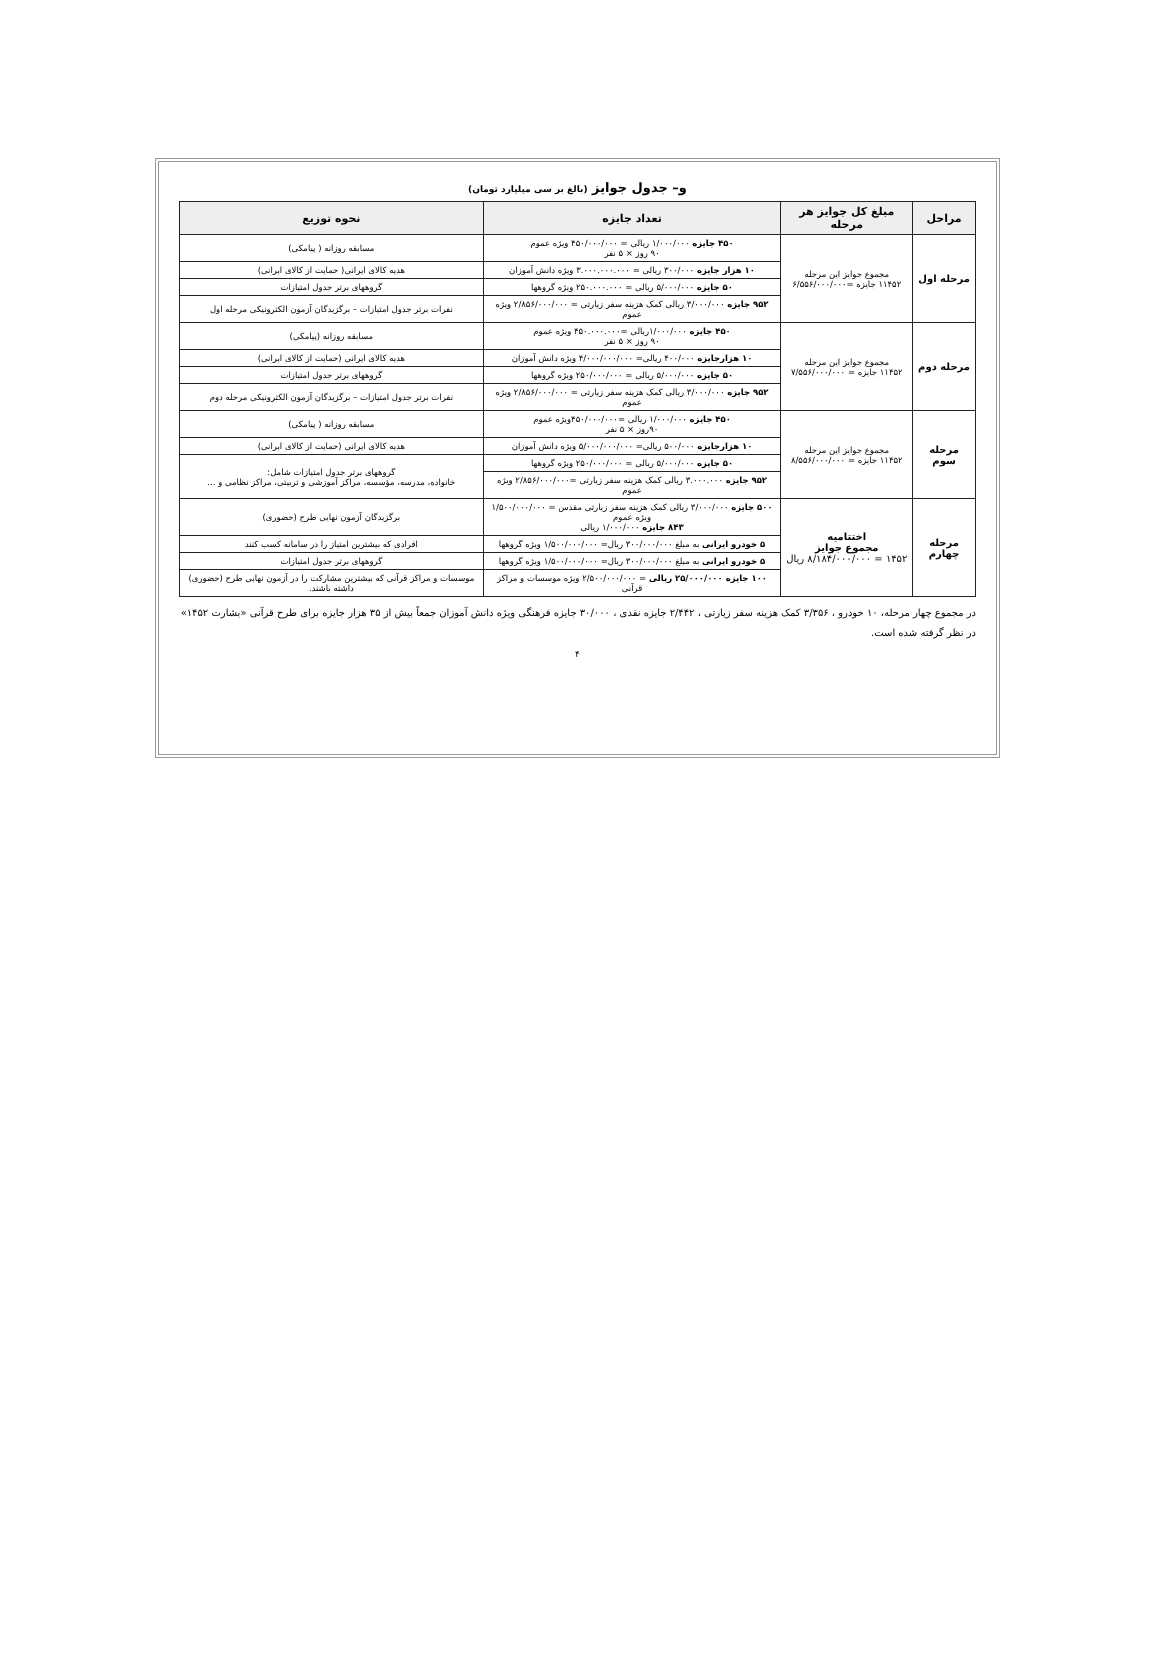و– جدول جوایز (بالغ بر سی میلیارد تومان)
| مراحل | مبلغ کل جوایز هر مرحله | تعداد جایزه | نحوه توزیع |
| --- | --- | --- | --- |
| مرحله اول | مجموع جوایز این مرحله ۱۱۴۵۲ جایزه =۶/۵۵۶/۰۰۰/۰۰۰ | ۴۵۰ جایزه ۱/۰۰۰/۰۰۰ ریالی = ۴۵۰/۰۰۰/۰۰۰ ویژه عموم ۹۰ روز × ۵ نفر | مسابقه روزانه ( پیامکی) |
| | | ۱۰ هزار جایزه ۳۰۰/۰۰۰ ریالی = ۳.۰۰۰.۰۰۰.۰۰۰ ویژه دانش آموزان | هدیه کالای ایرانی( حمایت از کالای ایرانی) |
| | | ۵۰ جایزه ۵/۰۰۰/۰۰۰ ریالی = ۲۵۰.۰۰۰.۰۰۰ ویژه گروهها | گروههای برتر جدول امتیازات |
| | | ۹۵۲ جایزه ۳/۰۰۰/۰۰۰ ریالی کمک هزینه سفر زیارتی = ۲/۸۵۶/۰۰۰/۰۰۰ ویژه عموم | نفرات برتر جدول امتیازات – برگزیدگان آزمون الکترونیکی مرحله اول |
| مرحله دوم | مجموع جوایز این مرحله ۱۱۴۵۲ جایزه = ۷/۵۵۶/۰۰۰/۰۰۰ | ۴۵۰ جایزه ۱/۰۰۰/۰۰۰ریالی =۴۵۰.۰۰۰.۰۰۰ ویژه عموم ۹۰ روز × ۵ نفر | مسابقه روزانه (پیامکی) |
| | | ۱۰ هزارجایزه ۴۰۰/۰۰۰ ریالی= ۴/۰۰۰/۰۰۰/۰۰۰ ویژه دانش آموزان | هدیه کالای ایرانی (حمایت از کالای ایرانی) |
| | | ۵۰ جایزه ۵/۰۰۰/۰۰۰ ریالی = ۲۵۰/۰۰۰/۰۰۰ ویژه گروهها | گروههای برتر جدول امتیازات |
| | | ۹۵۲ جایزه ۳/۰۰۰/۰۰۰ ریالی کمک هزینه سفر زیارتی = ۲/۸۵۶/۰۰۰/۰۰۰ ویژه عموم | نفرات برتر جدول امتیازات – برگزیدگان آزمون الکترونیکی مرحله دوم |
| مرحله سوم | مجموع جوایز این مرحله ۱۱۴۵۲ جایزه = ۸/۵۵۶/۰۰۰/۰۰۰ | ۴۵۰ جایزه ۱/۰۰۰/۰۰۰ ریالی =۴۵۰/۰۰۰/۰۰۰ویژه عموم ۹۰روز × ۵ نفر | مسابقه روزانه ( پیامکی) |
| | | ۱۰ هزارجایزه ۵۰۰/۰۰۰ ریالی= ۵/۰۰۰/۰۰۰/۰۰۰ ویژه دانش آموزان | هدیه کالای ایرانی (حمایت از کالای ایرانی) |
| | | ۵۰ جایزه ۵/۰۰۰/۰۰۰ ریالی = ۲۵۰/۰۰۰/۰۰۰ ویژه گروهها | گروههای برتر جدول امتیازات شامل: خانواده، مدرسه، مؤسسه، مراکز آموزشی و تربیتی، مراکز نظامی و ... |
| | | ۹۵۲ جایزه ۳.۰۰۰.۰۰۰ ریالی کمک هزینه سفر زیارتی =۲/۸۵۶/۰۰۰/۰۰۰ ویژه عموم | |
| مرحله چهارم | اختتامیه مجموع جوایز ۱۴۵۲ = ۸/۱۸۴/۰۰۰/۰۰۰ ریال | ۵۰۰ جایزه ۳/۰۰۰/۰۰۰ ریالی کمک هزینه سفر زیارتی مقدس = ۱/۵۰۰/۰۰۰/۰۰۰ ویژه عموم ۸۴۳ جایزه ۱/۰۰۰/۰۰۰ ریالی | برگزیدگان آزمون نهایی طرح (حضوری) |
| | | ۵ خودرو ایرانی به مبلغ ۳۰۰/۰۰۰/۰۰۰ ریال= ۱/۵۰۰/۰۰۰/۰۰۰ ویژه گروهها | افرادی که بیشترین امتیاز را در سامانه کسب کنند |
| | | ۵ خودرو ایرانی به مبلغ ۳۰۰/۰۰۰/۰۰۰ ریال= ۱/۵۰۰/۰۰۰/۰۰۰ ویژه گروهها | گروههای برتر جدول امتیازات |
| | | ۱۰۰ جایزه ۲۵/۰۰۰/۰۰۰ ریالی = ۲/۵۰۰/۰۰۰/۰۰۰ ویژه موسسات و مراکز قرآنی | موسسات و مراکز قرآنی که بیشترین مشارکت را در آزمون نهایی طرح (حضوری) داشته باشند. |
در مجموع چهار مرحله، ۱۰ خودرو ، ۳/۳۵۶ کمک هزینه سفر زیارتی ، ۲/۴۴۲ جایزه نقدی ، ۳۰/۰۰۰ جایزه فرهنگی ویژه دانش آموزان جمعاً بیش از ۳۵ هزار جایزه برای طرح قرآنی «بشارت ۱۴۵۲» در نظر گرفته شده است.
۴